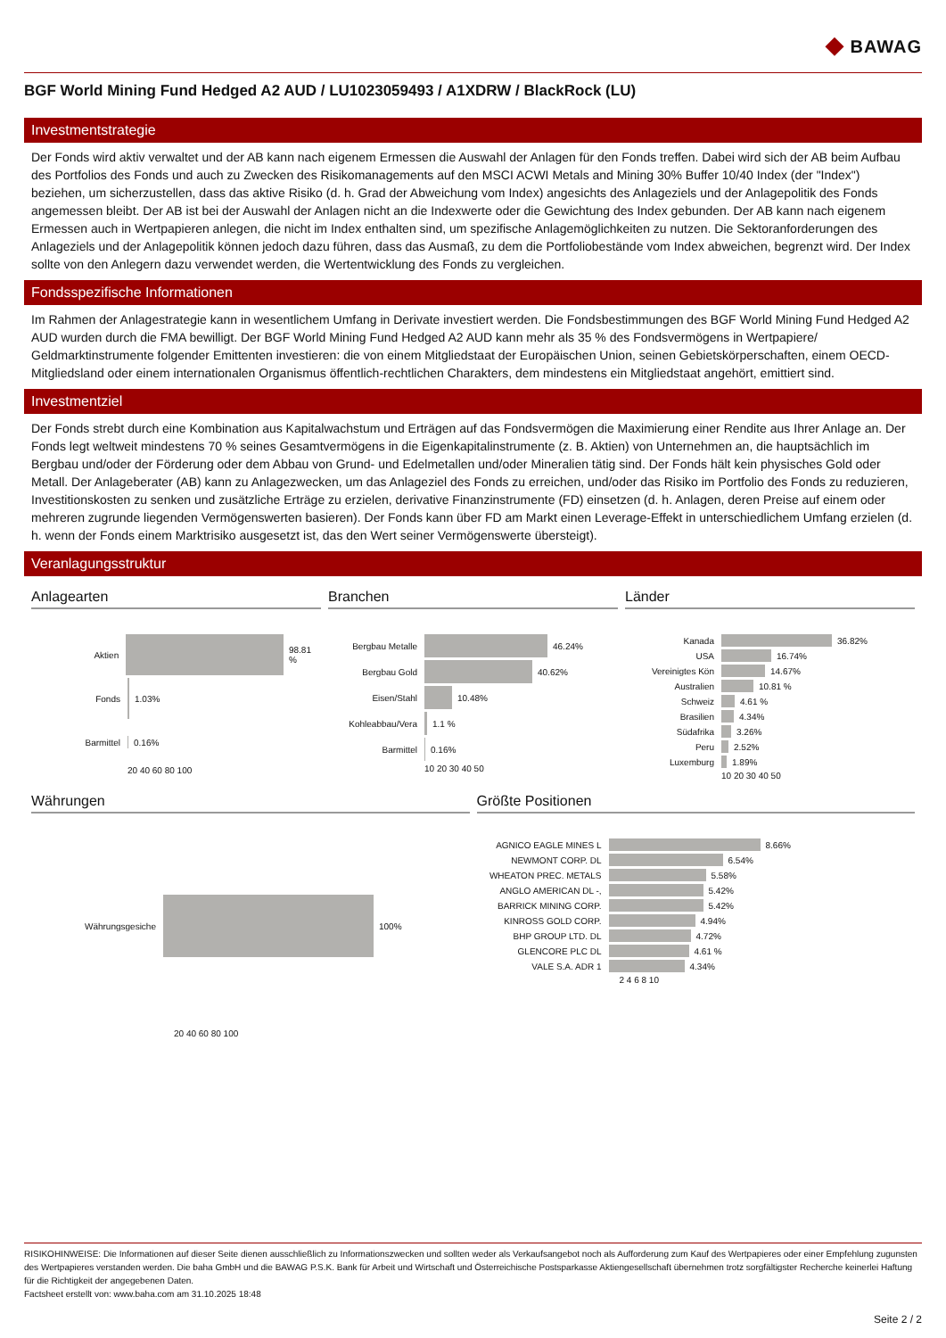◆ BAWAG
BGF World Mining Fund Hedged A2 AUD / LU1023059493 / A1XDRW / BlackRock (LU)
Investmentstrategie
Der Fonds wird aktiv verwaltet und der AB kann nach eigenem Ermessen die Auswahl der Anlagen für den Fonds treffen. Dabei wird sich der AB beim Aufbau des Portfolios des Fonds und auch zu Zwecken des Risikomanagements auf den MSCI ACWI Metals and Mining 30% Buffer 10/40 Index (der "Index") beziehen, um sicherzustellen, dass das aktive Risiko (d. h. Grad der Abweichung vom Index) angesichts des Anlageziels und der Anlagepolitik des Fonds angemessen bleibt. Der AB ist bei der Auswahl der Anlagen nicht an die Indexwerte oder die Gewichtung des Index gebunden. Der AB kann nach eigenem Ermessen auch in Wertpapieren anlegen, die nicht im Index enthalten sind, um spezifische Anlagemöglichkeiten zu nutzen. Die Sektoranforderungen des Anlageziels und der Anlagepolitik können jedoch dazu führen, dass das Ausmaß, zu dem die Portfoliobestände vom Index abweichen, begrenzt wird. Der Index sollte von den Anlegern dazu verwendet werden, die Wertentwicklung des Fonds zu vergleichen.
Fondsspezifische Informationen
Im Rahmen der Anlagestrategie kann in wesentlichem Umfang in Derivate investiert werden. Die Fondsbestimmungen des BGF World Mining Fund Hedged A2 AUD wurden durch die FMA bewilligt. Der BGF World Mining Fund Hedged A2 AUD kann mehr als 35 % des Fondsvermögens in Wertpapiere/ Geldmarktinstrumente folgender Emittenten investieren: die von einem Mitgliedstaat der Europäischen Union, seinen Gebietskörperschaften, einem OECD-Mitgliedsland oder einem internationalen Organismus öffentlich-rechtlichen Charakters, dem mindestens ein Mitgliedstaat angehört, emittiert sind.
Investmentziel
Der Fonds strebt durch eine Kombination aus Kapitalwachstum und Erträgen auf das Fondsvermögen die Maximierung einer Rendite aus Ihrer Anlage an. Der Fonds legt weltweit mindestens 70 % seines Gesamtvermögens in die Eigenkapitalinstrumente (z. B. Aktien) von Unternehmen an, die hauptsächlich im Bergbau und/oder der Förderung oder dem Abbau von Grund- und Edelmetallen und/oder Mineralien tätig sind. Der Fonds hält kein physisches Gold oder Metall. Der Anlageberater (AB) kann zu Anlagezwecken, um das Anlageziel des Fonds zu erreichen, und/oder das Risiko im Portfolio des Fonds zu reduzieren, Investitionskosten zu senken und zusätzliche Erträge zu erzielen, derivative Finanzinstrumente (FD) einsetzen (d. h. Anlagen, deren Preise auf einem oder mehreren zugrunde liegenden Vermögenswerten basieren). Der Fonds kann über FD am Markt einen Leverage-Effekt in unterschiedlichem Umfang erzielen (d. h. wenn der Fonds einem Marktrisiko ausgesetzt ist, das den Wert seiner Vermögenswerte übersteigt).
Veranlagungsstruktur
Anlagearten
Aktien
98.81 %
Fonds
1.03%
Barmittel
0.16%
20 40 60 80 100
Branchen
Bergbau Metalle
46.24%
Bergbau Gold
40.62%
Eisen/Stahl
10.48%
Kohleabbau/Vera
1.1 %
Barmittel
0.16%
10 20 30 40 50
Länder
Kanada
36.82%
USA
16.74%
Vereinigtes Kön
14.67%
Australien
10.81 %
Schweiz
4.61 %
Brasilien
4.34%
Südafrika
3.26%
Peru
2.52%
Luxemburg
1.89%
10 20 30 40 50
Währungen
Währungsgesiche
100%
20 40 60 80 100
Größte Positionen
AGNICO EAGLE MINES L
8.66%
NEWMONT CORP. DL
6.54%
WHEATON PREC. METALS
5.58%
ANGLO AMERICAN DL -,
5.42%
BARRICK MINING CORP.
5.42%
KINROSS GOLD CORP.
4.94%
BHP GROUP LTD. DL
4.72%
GLENCORE PLC DL
4.61 %
VALE S.A. ADR 1
4.34%
2 4 6 8 10
RISIKOHINWEISE: Die Informationen auf dieser Seite dienen ausschließlich zu Informationszwecken und sollten weder als Verkaufsangebot noch als Aufforderung zum Kauf des Wertpapieres oder einer Empfehlung zugunsten des Wertpapieres verstanden werden. Die baha GmbH und die BAWAG P.S.K. Bank für Arbeit und Wirtschaft und Österreichische Postsparkasse Aktiengesellschaft übernehmen trotz sorgfältigster Recherche keinerlei Haftung für die Richtigkeit der angegebenen Daten.
Factsheet erstellt von: www.baha.com am 31.10.2025 18:48
Seite 2 / 2